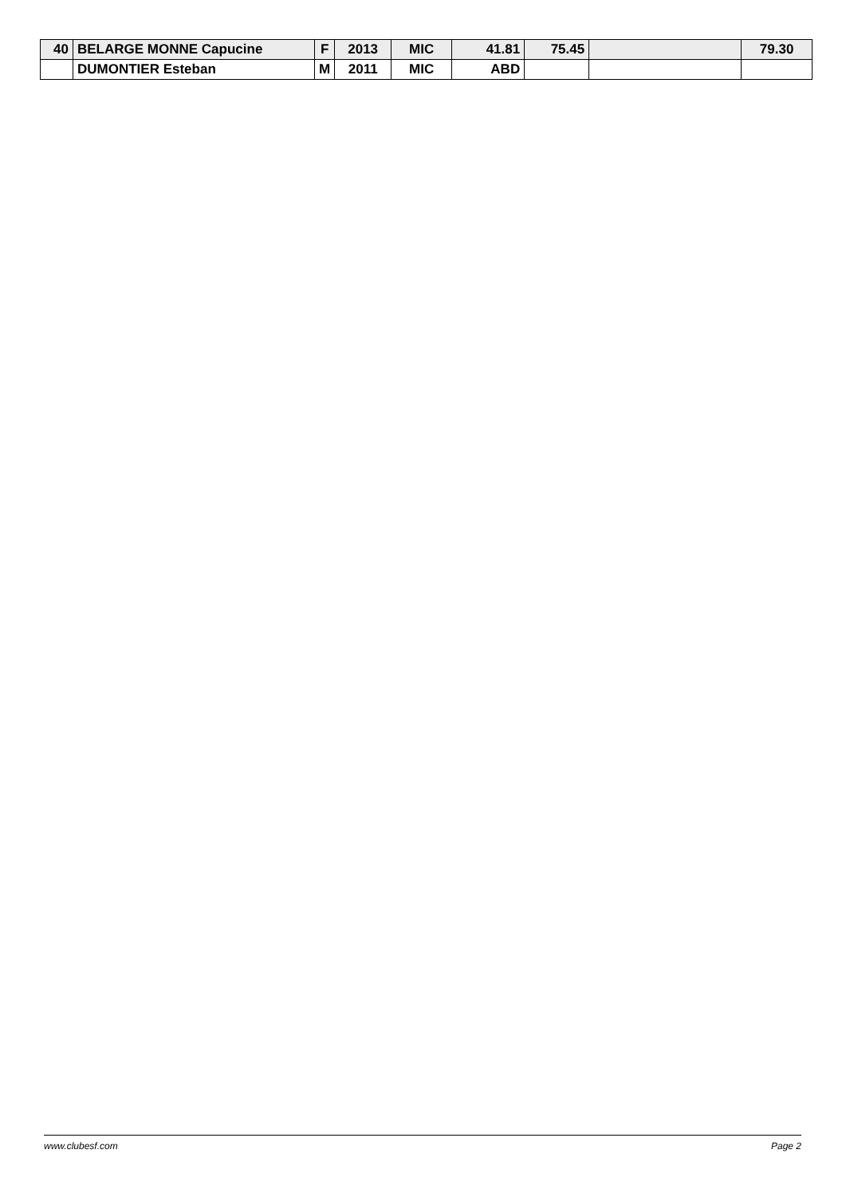| 40 | BELARGE MONNE Capucine | F | 2013 | MIC | 41.81 | 75.45 | | 79.30 |
| | DUMONTIER Esteban | M | 2011 | MIC | ABD | | | |
www.clubesf.com Page 2